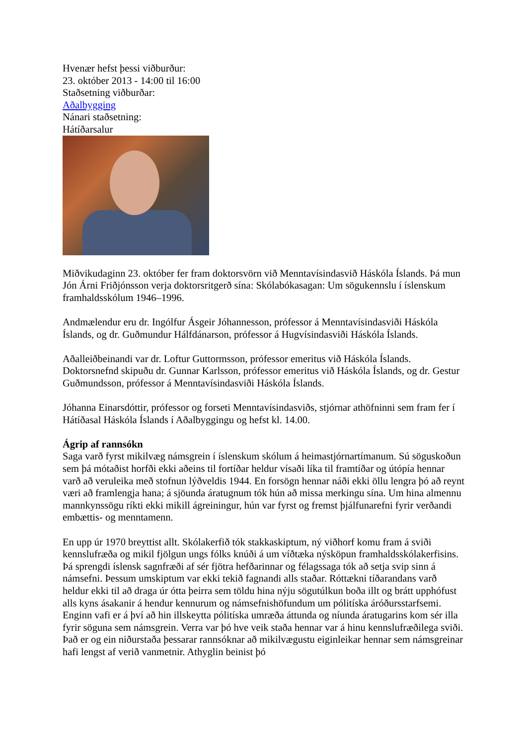Hvenær hefst þessi viðburður:
23. október 2013 - 14:00 til 16:00
Staðsetning viðburðar:
Aðalbygging
Nánari staðsetning:
Hátíðarsalur
Miðvikudaginn 23. október fer fram doktorsvörn við Menntavísindasvið Háskóla Íslands. Þá mun Jón Árni Friðjónsson verja doktorsritgerð sína: Skólabókasagan: Um sögukennslu í íslenskum framhaldsskólum 1946–1996.
Andmælendur eru dr. Ingólfur Ásgeir Jóhannesson, prófessor á Menntavísindasviði Háskóla Íslands, og dr. Guðmundur Hálfdánarson, prófessor á Hugvísindasviði Háskóla Íslands.
Aðalleiðbeinandi var dr. Loftur Guttormsson, prófessor emeritus við Háskóla Íslands. Doktorsnefnd skipuðu dr. Gunnar Karlsson, prófessor emeritus við Háskóla Íslands, og dr. Gestur Guðmundsson, prófessor á Menntavísindasviði Háskóla Íslands.
Jóhanna Einarsdóttir, prófessor og forseti Menntavísindasviðs, stjórnar athöfninni sem fram fer í Hátíðasal Háskóla Íslands í Aðalbyggingu og hefst kl. 14.00.
Ágrip af rannsókn
Saga varð fyrst mikilvæg námsgrein í íslenskum skólum á heimastjórnartímanum. Sú söguskoðun sem þá mótaðist horfði ekki aðeins til fortíðar heldur vísaði líka til framtíðar og útópía hennar varð að veruleika með stofnun lýðveldis 1944. En forsögn hennar náði ekki öllu lengra þó að reynt væri að framlengja hana; á sjöunda áratugnum tók hún að missa merkingu sína. Um hina almennu mannkynssögu ríkti ekki mikill ágreiningur, hún var fyrst og fremst þjálfunarefni fyrir verðandi embættis- og menntamenn.
En upp úr 1970 breyttist allt. Skólakerfið tók stakkaskiptum, ný viðhorf komu fram á sviði kennslufræða og mikil fjölgun ungs fólks knúði á um víðtæka nýsköpun framhaldsskólakerfisins. Þá sprengdi íslensk sagnfræði af sér fjötra hefðarinnar og félagssaga tók að setja svip sinn á námsefni. Þessum umskiptum var ekki tekið fagnandi alls staðar. Róttækni tíðarandans varð heldur ekki til að draga úr ótta þeirra sem töldu hina nýju sögutúlkun boða illt og brátt upphófust alls kyns ásakanir á hendur kennurum og námsefnishöfundum um pólitíska áróðursstarfsemi.
Enginn vafi er á því að hin illskeytta pólitíska umræða áttunda og níunda áratugarins kom sér illa fyrir söguna sem námsgrein. Verra var þó hve veik staða hennar var á hinu kennslufræðilega sviði. Það er og ein niðurstaða þessarar rannsóknar að mikilvægustu eiginleikar hennar sem námsgreinar hafi lengst af verið vanmetnir. Athyglin beinist þó